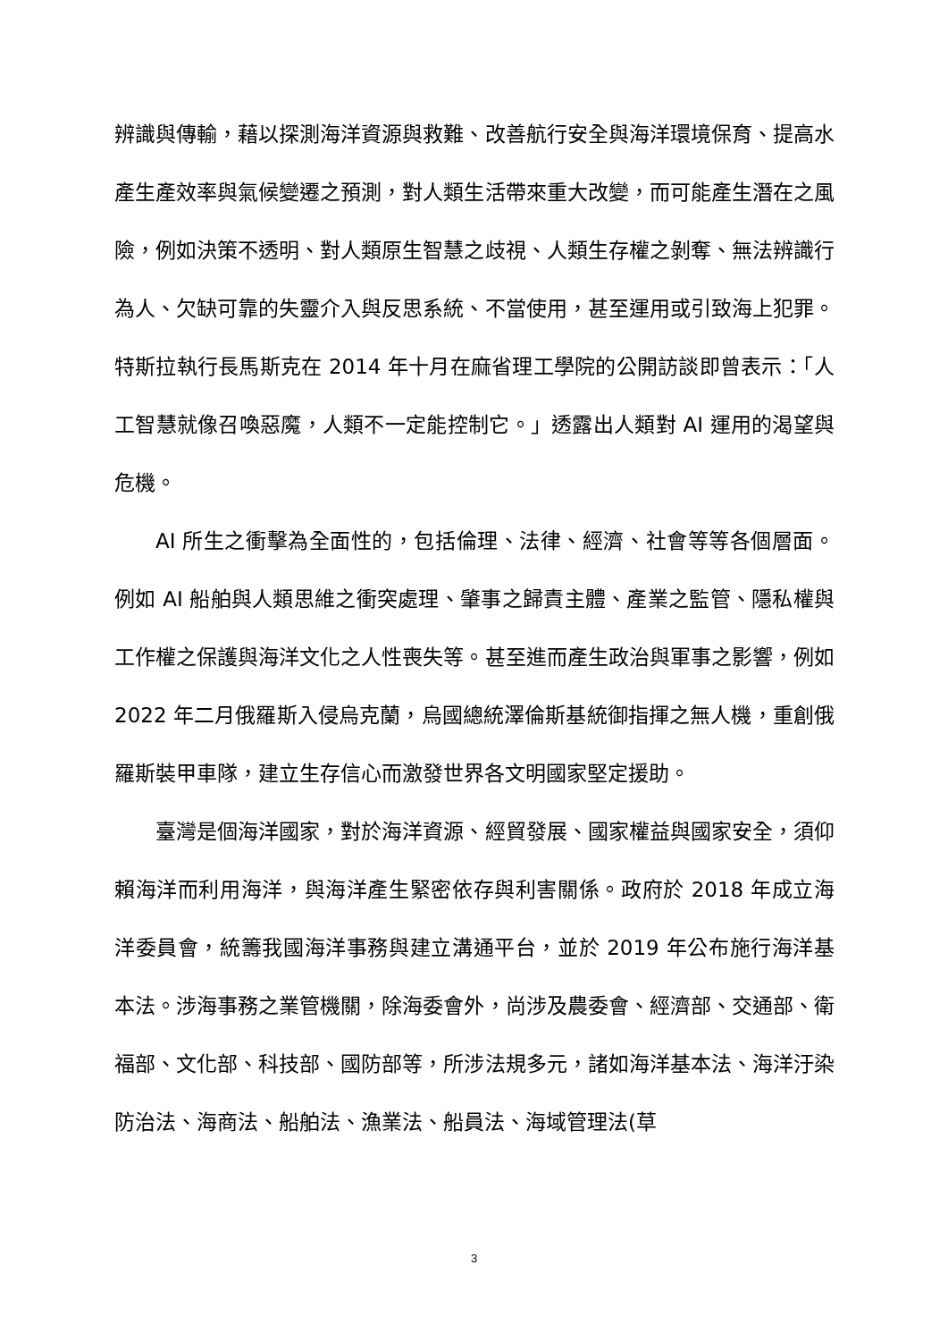辨識與傳輸，藉以探測海洋資源與救難、改善航行安全與海洋環境保育、提高水產生產效率與氣候變遷之預測，對人類生活帶來重大改變，而可能產生潛在之風險，例如決策不透明、對人類原生智慧之歧視、人類生存權之剝奪、無法辨識行為人、欠缺可靠的失靈介入與反思系統、不當使用，甚至運用或引致海上犯罪。特斯拉執行長馬斯克在 2014 年十月在麻省理工學院的公開訪談即曾表示：「人工智慧就像召喚惡魔，人類不一定能控制它。」透露出人類對 AI 運用的渴望與危機。
AI 所生之衝擊為全面性的，包括倫理、法律、經濟、社會等等各個層面。例如 AI 船舶與人類思維之衝突處理、肇事之歸責主體、產業之監管、隱私權與工作權之保護與海洋文化之人性喪失等。甚至進而產生政治與軍事之影響，例如 2022 年二月俄羅斯入侵烏克蘭，烏國總統澤倫斯基統御指揮之無人機，重創俄羅斯裝甲車隊，建立生存信心而激發世界各文明國家堅定援助。
臺灣是個海洋國家，對於海洋資源、經貿發展、國家權益與國家安全，須仰賴海洋而利用海洋，與海洋產生緊密依存與利害關係。政府於 2018 年成立海洋委員會，統籌我國海洋事務與建立溝通平台，並於 2019 年公布施行海洋基本法。涉海事務之業管機關，除海委會外，尚涉及農委會、經濟部、交通部、衛福部、文化部、科技部、國防部等，所涉法規多元，諸如海洋基本法、海洋汙染防治法、海商法、船舶法、漁業法、船員法、海域管理法(草
3